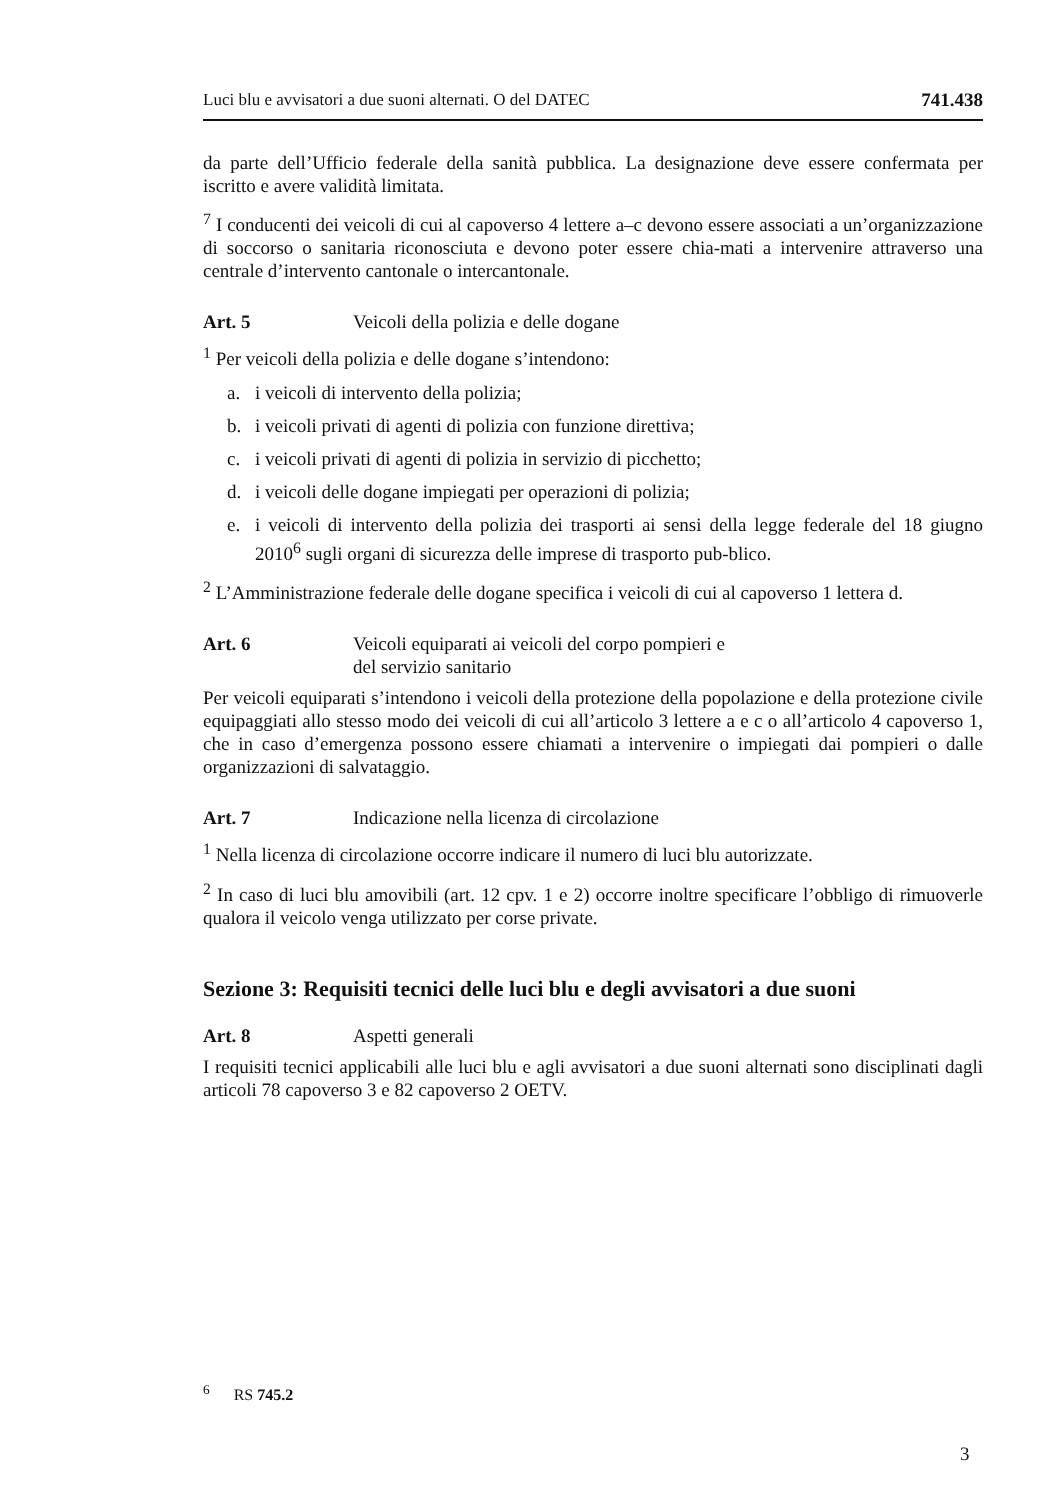Luci blu e avvisatori a due suoni alternati. O del DATEC 741.438
da parte dell’Ufficio federale della sanità pubblica. La designazione deve essere confermata per iscritto e avere validità limitata.
<sup>7</sup> I conducenti dei veicoli di cui al capoverso 4 lettere a–c devono essere associati a un’organizzazione di soccorso o sanitaria riconosciuta e devono poter essere chia-mati a intervenire attraverso una centrale d’intervento cantonale o intercantonale.
Art. 5 Veicoli della polizia e delle dogane
<sup>1</sup> Per veicoli della polizia e delle dogane s’intendono:
a. i veicoli di intervento della polizia;
b. i veicoli privati di agenti di polizia con funzione direttiva;
c. i veicoli privati di agenti di polizia in servizio di picchetto;
d. i veicoli delle dogane impiegati per operazioni di polizia;
e. i veicoli di intervento della polizia dei trasporti ai sensi della legge federale del 18 giugno 2010<sup>6</sup> sugli organi di sicurezza delle imprese di trasporto pub-blico.
<sup>2</sup> L’Amministrazione federale delle dogane specifica i veicoli di cui al capoverso 1 lettera d.
Art. 6 Veicoli equiparati ai veicoli del corpo pompieri e
del servizio sanitario
Per veicoli equiparati s’intendono i veicoli della protezione della popolazione e della protezione civile equipaggiati allo stesso modo dei veicoli di cui all’articolo 3 lettere a e c o all’articolo 4 capoverso 1, che in caso d’emergenza possono essere chiamati a intervenire o impiegati dai pompieri o dalle organizzazioni di salvataggio.
Art. 7 Indicazione nella licenza di circolazione
<sup>1</sup> Nella licenza di circolazione occorre indicare il numero di luci blu autorizzate.
<sup>2</sup> In caso di luci blu amovibili (art. 12 cpv. 1 e 2) occorre inoltre specificare l’obbligo di rimuoverle qualora il veicolo venga utilizzato per corse private.
Sezione 3: Requisiti tecnici delle luci blu e degli avvisatori a due suoni
Art. 8 Aspetti generali
I requisiti tecnici applicabili alle luci blu e agli avvisatori a due suoni alternati sono disciplinati dagli articoli 78 capoverso 3 e 82 capoverso 2 OETV.
<sup>6</sup> RS 745.2
3